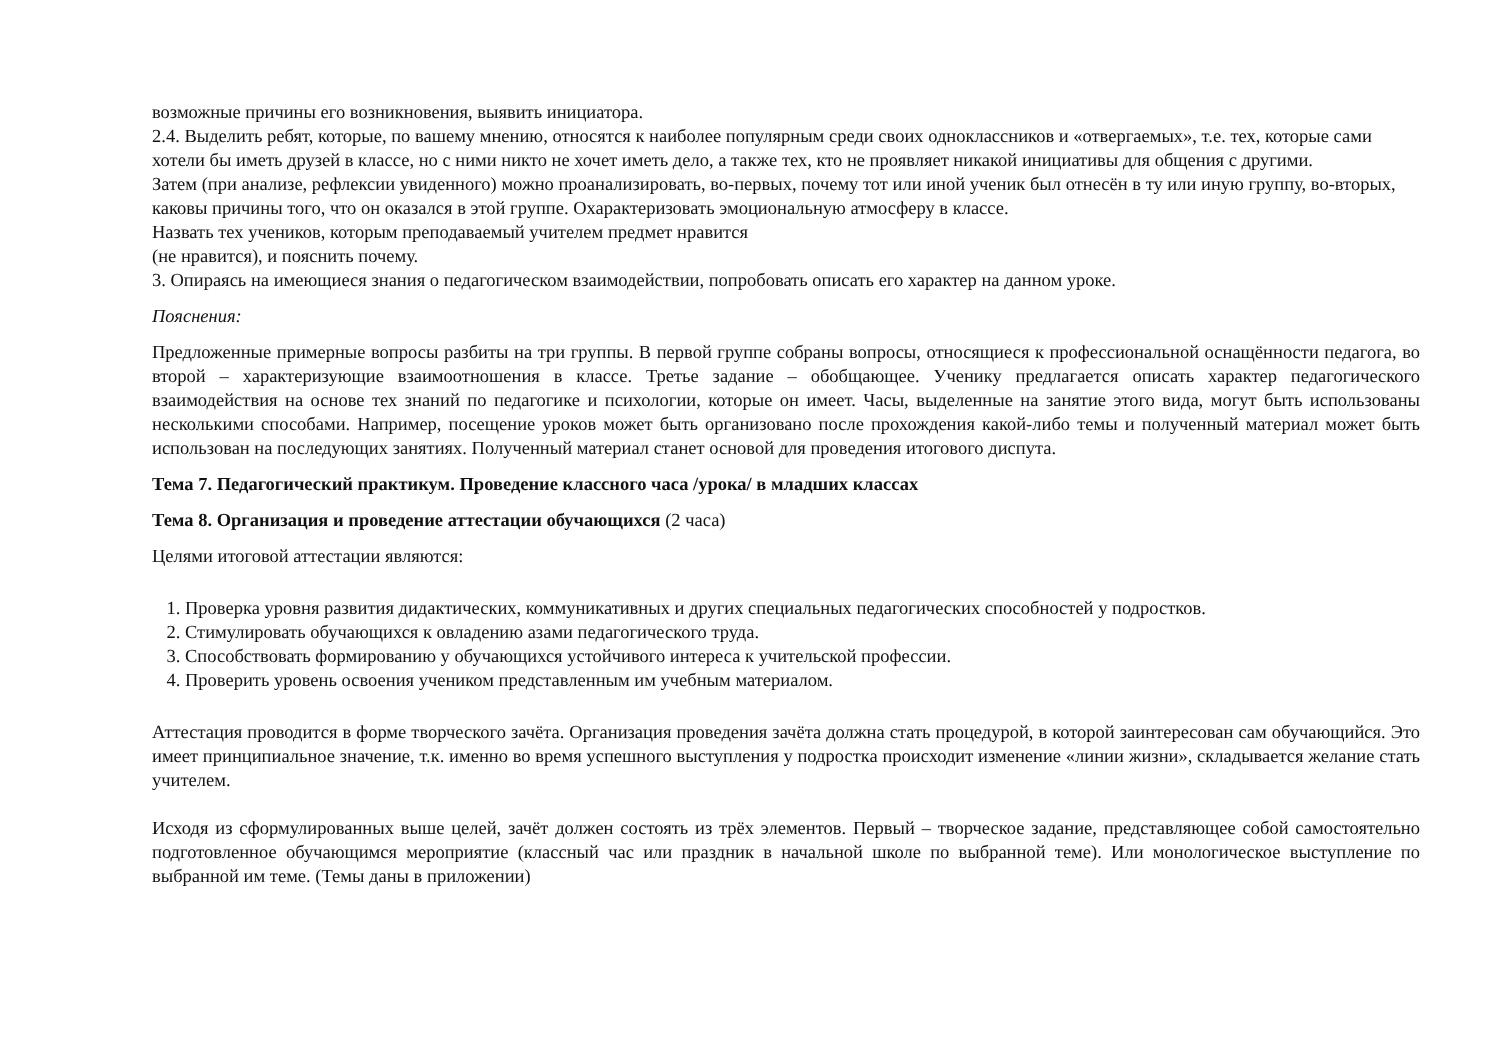возможные причины его возникновения, выявить инициатора.
2.4. Выделить ребят, которые, по вашему мнению, относятся к наиболее популярным среди своих одноклассников и «отвергаемых», т.е. тех, которые сами хотели бы иметь друзей в классе, но с ними никто не хочет иметь дело, а также тех, кто не проявляет никакой инициативы для общения с другими.
Затем (при анализе, рефлексии увиденного) можно проанализировать, во-первых, почему тот или иной ученик был отнесён в ту или иную группу, во-вторых, каковы причины того, что он оказался в этой группе. Охарактеризовать эмоциональную атмосферу в классе.
Назвать тех учеников, которым преподаваемый учителем предмет нравится
(не нравится), и пояснить почему.
3. Опираясь на имеющиеся знания о педагогическом взаимодействии, попробовать описать его характер на данном уроке.
Пояснения:
Предложенные примерные вопросы разбиты на три группы. В первой группе собраны вопросы, относящиеся к профессиональной оснащённости педагога, во второй – характеризующие взаимоотношения в классе. Третье задание – обобщающее. Ученику предлагается описать характер педагогического взаимодействия на основе тех знаний по педагогике и психологии, которые он имеет. Часы, выделенные на занятие этого вида, могут быть использованы несколькими способами. Например, посещение уроков может быть организовано после прохождения какой-либо темы и полученный материал может быть использован на последующих занятиях. Полученный материал станет основой для проведения итогового диспута.
Тема 7. Педагогический практикум. Проведение классного часа /урока/ в младших классах
Тема 8. Организация и проведение аттестации обучающихся (2 часа)
Целями итоговой аттестации являются:
1. Проверка уровня развития дидактических, коммуникативных и других специальных педагогических способностей у подростков.
2. Стимулировать обучающихся к овладению азами педагогического труда.
3. Способствовать формированию у обучающихся устойчивого интереса к учительской профессии.
4. Проверить уровень освоения учеником представленным им учебным материалом.
Аттестация проводится в форме творческого зачёта. Организация проведения зачёта должна стать процедурой, в которой заинтересован сам обучающийся. Это имеет принципиальное значение, т.к. именно во время успешного выступления у подростка происходит изменение «линии жизни», складывается желание стать учителем.
Исходя из сформулированных выше целей, зачёт должен состоять из трёх элементов. Первый – творческое задание, представляющее собой самостоятельно подготовленное обучающимся мероприятие (классный час или праздник в начальной школе по выбранной теме). Или монологическое выступление по выбранной им теме. (Темы даны в приложении)